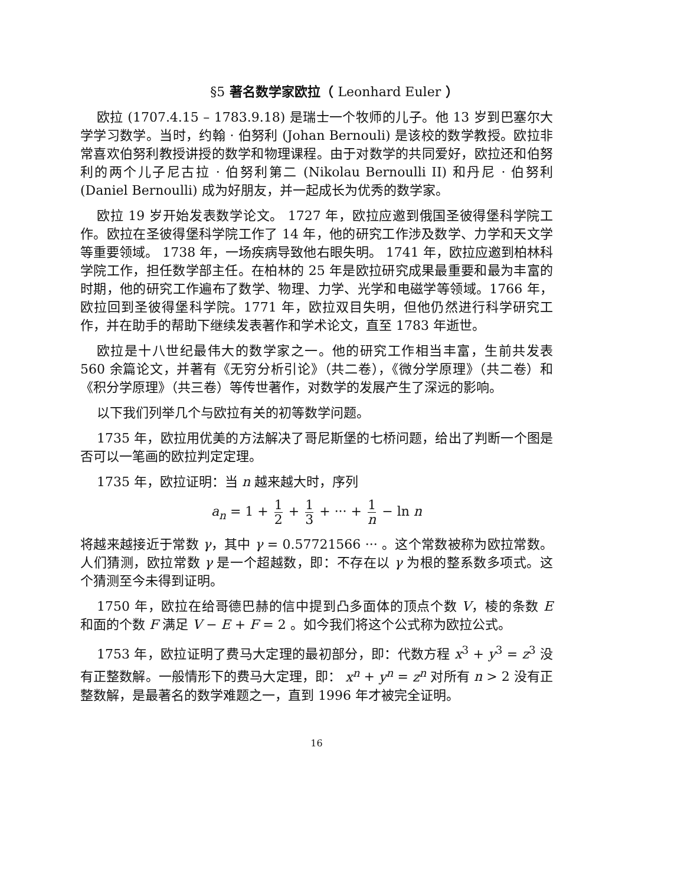§5 著名数学家欧拉（ Leonhard Euler ）
欧拉 (1707.4.15 – 1783.9.18) 是瑞士一个牧师的儿子。他 13 岁到巴塞尔大学学习数学。当时，约翰 · 伯努利 (Johan Bernouli) 是该校的数学教授。欧拉非常喜欢伯努利教授讲授的数学和物理课程。由于对数学的共同爱好，欧拉还和伯努利的两个儿子尼古拉 · 伯努利第二 (Nikolau Bernoulli II) 和丹尼 · 伯努利 (Daniel Bernoulli) 成为好朋友，并一起成长为优秀的数学家。
欧拉 19 岁开始发表数学论文。 1727 年，欧拉应邀到俄国圣彼得堡科学院工作。欧拉在圣彼得堡科学院工作了 14 年，他的研究工作涉及数学、力学和天文学等重要领域。 1738 年，一场疾病导致他右眼失明。 1741 年，欧拉应邀到柏林科学院工作，担任数学部主任。在柏林的 25 年是欧拉研究成果最重要和最为丰富的时期，他的研究工作遍布了数学、物理、力学、光学和电磁学等领域。1766 年，欧拉回到圣彼得堡科学院。1771 年，欧拉双目失明，但他仍然进行科学研究工作，并在助手的帮助下继续发表著作和学术论文，直至 1783 年逝世。
欧拉是十八世纪最伟大的数学家之一。他的研究工作相当丰富，生前共发表 560 余篇论文，并著有《无穷分析引论》（共二卷），《微分学原理》（共二卷）和《积分学原理》（共三卷）等传世著作，对数学的发展产生了深远的影响。
以下我们列举几个与欧拉有关的初等数学问题。
1735 年，欧拉用优美的方法解决了哥尼斯堡的七桥问题，给出了判断一个图是否可以一笔画的欧拉判定定理。
1735 年，欧拉证明：当 n 越来越大时，序列
a<sub>n</sub> = 1 + 1 2 + 1 3 + ··· + 1 n − ln n
将越来越接近于常数 γ，其中 γ = 0.57721566 ··· 。这个常数被称为欧拉常数。人们猜测，欧拉常数 γ 是一个超越数，即：不存在以 γ 为根的整系数多项式。这个猜测至今未得到证明。
1750 年，欧拉在给哥德巴赫的信中提到凸多面体的顶点个数 V，棱的条数 E 和面的个数 F 满足 V − E + F = 2 。如今我们将这个公式称为欧拉公式。
1753 年，欧拉证明了费马大定理的最初部分，即：代数方程 x<sup>3</sup> + y<sup>3</sup> = z<sup>3</sup> 没有正整数解。一般情形下的费马大定理，即： x<sup>n</sup> + y<sup>n</sup> = z<sup>n</sup> 对所有 n > 2 没有正整数解，是最著名的数学难题之一，直到 1996 年才被完全证明。
16